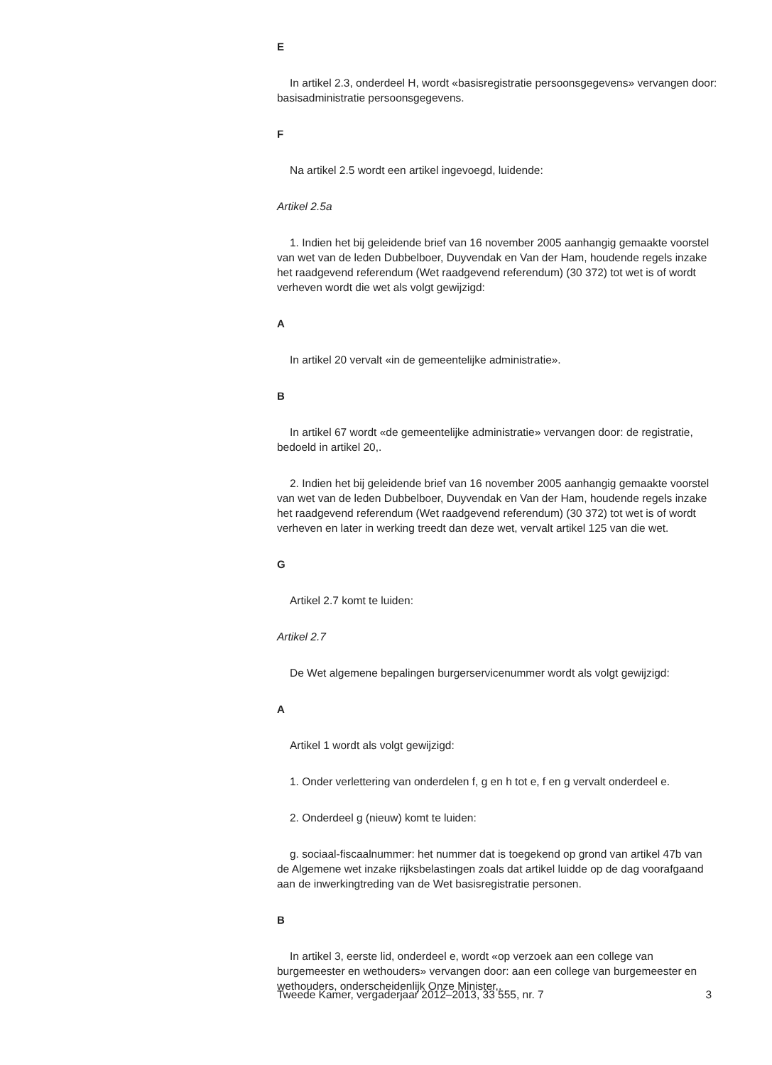E
In artikel 2.3, onderdeel H, wordt «basisregistratie persoonsgegevens» vervangen door: basisadministratie persoonsgegevens.
F
Na artikel 2.5 wordt een artikel ingevoegd, luidende:
Artikel 2.5a
1. Indien het bij geleidende brief van 16 november 2005 aanhangig gemaakte voorstel van wet van de leden Dubbelboer, Duyvendak en Van der Ham, houdende regels inzake het raadgevend referendum (Wet raadgevend referendum) (30 372) tot wet is of wordt verheven wordt die wet als volgt gewijzigd:
A
In artikel 20 vervalt «in de gemeentelijke administratie».
B
In artikel 67 wordt «de gemeentelijke administratie» vervangen door: de registratie, bedoeld in artikel 20,.
2. Indien het bij geleidende brief van 16 november 2005 aanhangig gemaakte voorstel van wet van de leden Dubbelboer, Duyvendak en Van der Ham, houdende regels inzake het raadgevend referendum (Wet raadgevend referendum) (30 372) tot wet is of wordt verheven en later in werking treedt dan deze wet, vervalt artikel 125 van die wet.
G
Artikel 2.7 komt te luiden:
Artikel 2.7
De Wet algemene bepalingen burgerservicenummer wordt als volgt gewijzigd:
A
Artikel 1 wordt als volgt gewijzigd:
1. Onder verlettering van onderdelen f, g en h tot e, f en g vervalt onderdeel e.
2. Onderdeel g (nieuw) komt te luiden:
g. sociaal-fiscaalnummer: het nummer dat is toegekend op grond van artikel 47b van de Algemene wet inzake rijksbelastingen zoals dat artikel luidde op de dag voorafgaand aan de inwerkingtreding van de Wet basisregistratie personen.
B
In artikel 3, eerste lid, onderdeel e, wordt «op verzoek aan een college van burgemeester en wethouders» vervangen door: aan een college van burgemeester en wethouders, onderscheidenlijk Onze Minister,.
Tweede Kamer, vergaderjaar 2012–2013, 33 555, nr. 7 3